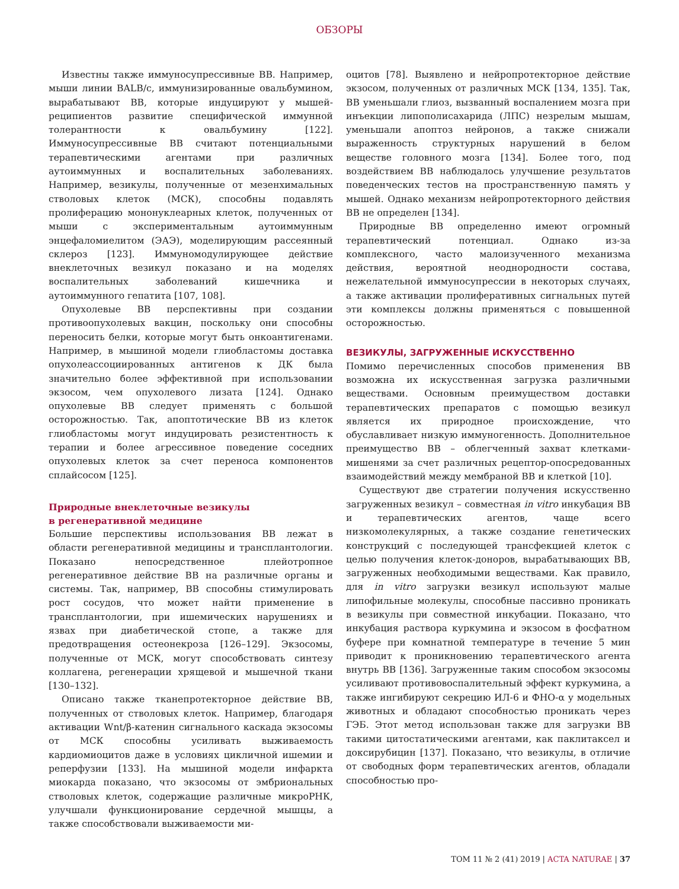ОБЗОРЫ
Известны также иммуносупрессивные ВВ. Например, мыши линии BALB/c, иммунизированные овальбумином, вырабатывают ВВ, которые индуцируют у мышей-реципиентов развитие специфической иммунной толерантности к овальбумину [122]. Иммуносупрессивные ВВ считают потенциальными терапевтическими агентами при различных аутоиммунных и воспалительных заболеваниях. Например, везикулы, полученные от мезенхимальных стволовых клеток (МСК), способны подавлять пролиферацию мононуклеарных клеток, полученных от мыши с экспериментальным аутоиммунным энцефаломиелитом (ЭАЭ), моделирующим рассеянный склероз [123]. Иммуномодулирующее действие внеклеточных везикул показано и на моделях воспалительных заболеваний кишечника и аутоиммунного гепатита [107, 108].
Опухолевые ВВ перспективны при создании противоопухолевых вакцин, поскольку они способны переносить белки, которые могут быть онкоантигенами. Например, в мышиной модели глиобластомы доставка опухолеассоциированных антигенов к ДК была значительно более эффективной при использовании экзосом, чем опухолевого лизата [124]. Однако опухолевые ВВ следует применять с большой осторожностью. Так, апоптотические ВВ из клеток глиобластомы могут индуцировать резистентность к терапии и более агрессивное поведение соседних опухолевых клеток за счет переноса компонентов сплайсосом [125].
Природные внеклеточные везикулы
в регенеративной медицине
Большие перспективы использования ВВ лежат в области регенеративной медицины и трансплантологии. Показано непосредственное плейотропное регенеративное действие ВВ на различные органы и системы. Так, например, ВВ способны стимулировать рост сосудов, что может найти применение в трансплантологии, при ишемических нарушениях и язвах при диабетической стопе, а также для предотвращения остеонекроза [126–129]. Экзосомы, полученные от МСК, могут способствовать синтезу коллагена, регенерации хрящевой и мышечной ткани [130–132].
Описано также тканепротекторное действие ВВ, полученных от стволовых клеток. Например, благодаря активации Wnt/β-катенин сигнального каскада экзосомы от МСК способны усиливать выживаемость кардиомиоцитов даже в условиях цикличной ишемии и реперфузии [133]. На мышиной модели инфаркта миокарда показано, что экзосомы от эмбриональных стволовых клеток, содержащие различные микроРНК, улучшали функционирование сердечной мышцы, а также способствовали выживаемости ми-
оцитов [78]. Выявлено и нейропротекторное действие экзосом, полученных от различных МСК [134, 135]. Так, ВВ уменьшали глиоз, вызванный воспалением мозга при инъекции липополисахарида (ЛПС) незрелым мышам, уменьшали апоптоз нейронов, а также снижали выраженность структурных нарушений в белом веществе головного мозга [134]. Более того, под воздействием ВВ наблюдалось улучшение результатов поведенческих тестов на пространственную память у мышей. Однако механизм нейропротекторного действия ВВ не определен [134].
Природные ВВ определенно имеют огромный терапевтический потенциал. Однако из-за комплексного, часто малоизученного механизма действия, вероятной неоднородности состава, нежелательной иммуносупрессии в некоторых случаях, а также активации пролиферативных сигнальных путей эти комплексы должны применяться с повышенной осторожностью.
ВЕЗИКУЛЫ, ЗАГРУЖЕННЫЕ ИСКУССТВЕННО
Помимо перечисленных способов применения ВВ возможна их искусственная загрузка различными веществами. Основным преимуществом доставки терапевтических препаратов с помощью везикул является их природное происхождение, что обуславливает низкую иммуногенность. Дополнительное преимущество ВВ – облегченный захват клетками-мишенями за счет различных рецептор-опосредованных взаимодействий между мембраной ВВ и клеткой [10].
Существуют две стратегии получения искусственно загруженных везикул – совместная in vitro инкубация ВВ и терапевтических агентов, чаще всего низкомолекулярных, а также создание генетических конструкций с последующей трансфекцией клеток с целью получения клеток-доноров, вырабатывающих ВВ, загруженных необходимыми веществами. Как правило, для in vitro загрузки везикул используют малые липофильные молекулы, способные пассивно проникать в везикулы при совместной инкубации. Показано, что инкубация раствора куркумина и экзосом в фосфатном буфере при комнатной температуре в течение 5 мин приводит к проникновению терапевтического агента внутрь ВВ [136]. Загруженные таким способом экзосомы усиливают противовоспалительный эффект куркумина, а также ингибируют секрецию ИЛ-6 и ФНО-α у модельных животных и обладают способностью проникать через ГЭБ. Этот метод использован также для загрузки ВВ такими цитостатическими агентами, как паклитаксел и доксирубицин [137]. Показано, что везикулы, в отличие от свободных форм терапевтических агентов, обладали способностью про-
ТОМ 11 № 2 (41) 2019 | ACTA NATURAE | 37